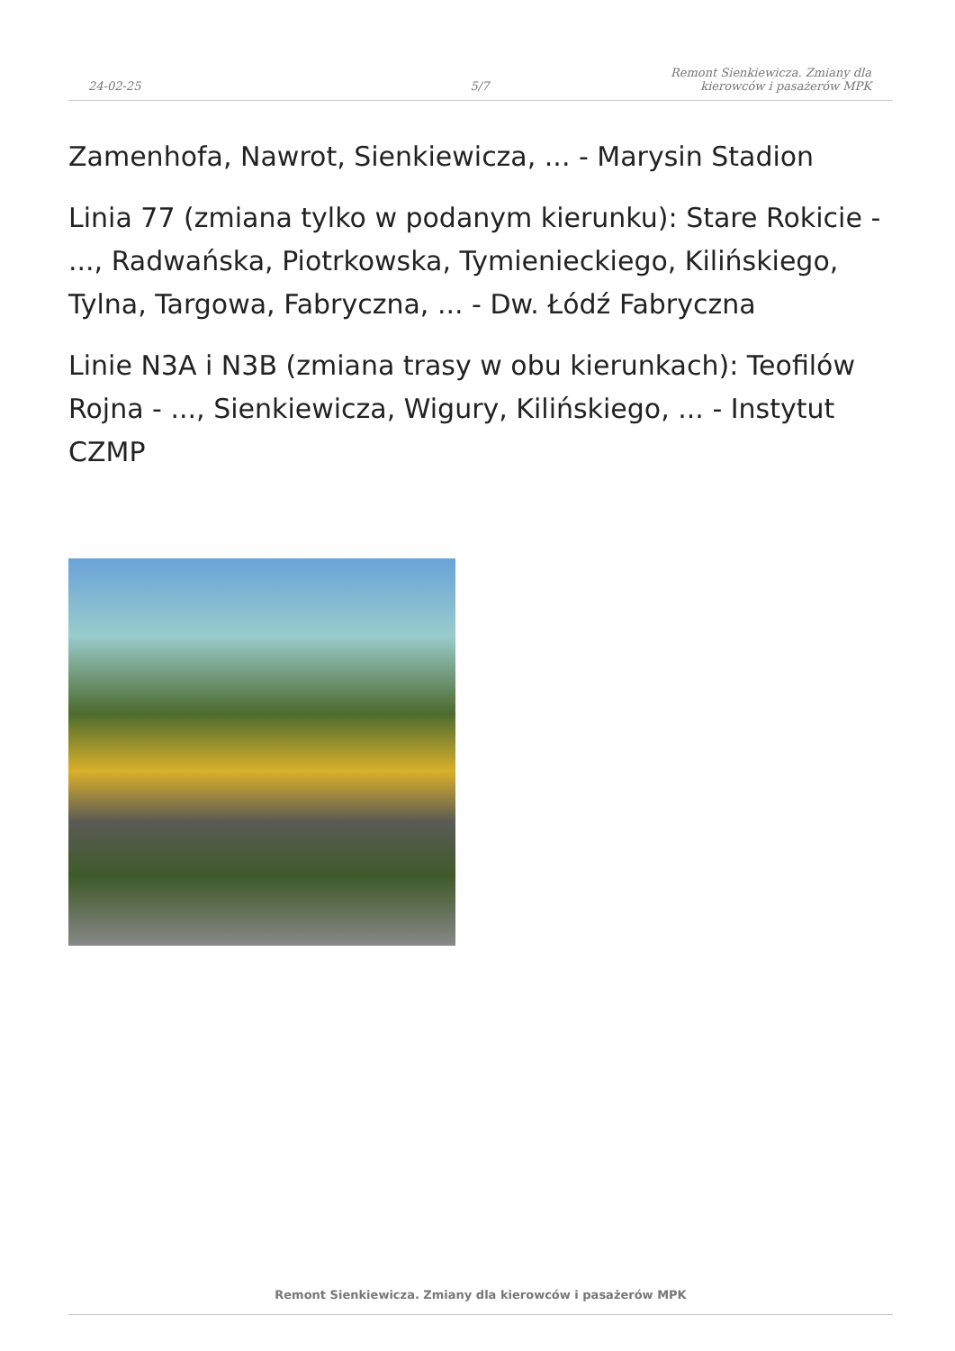24-02-25
5/7
Remont Sienkiewicza. Zmiany dla
kierowców i pasażerów MPK
Zamenhofa, Nawrot, Sienkiewicza, ... - Marysin Stadion
Linia 77 (zmiana tylko w podanym kierunku): Stare Rokicie - ..., Radwańska, Piotrkowska, Tymienieckiego, Kilińskiego, Tylna, Targowa, Fabryczna, ... - Dw. Łódź Fabryczna
Linie N3A i N3B (zmiana trasy w obu kierunkach): Teofilów Rojna - ..., Sienkiewicza, Wigury, Kilińskiego, ... - Instytut CZMP
Remont Sienkiewicza. Zmiany dla kierowców i pasażerów MPK